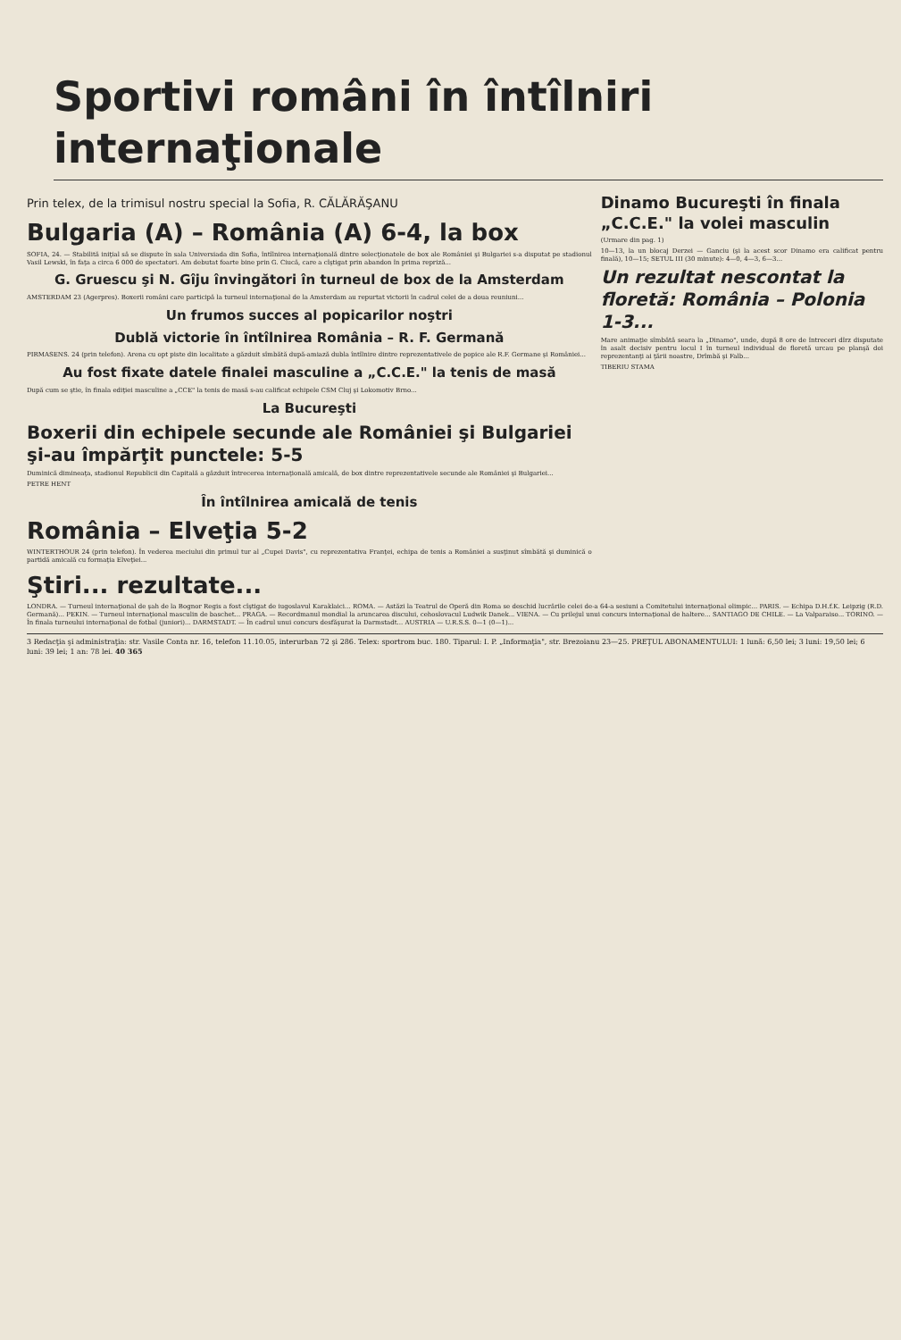Sportivi români în întîlniri internaţionale
Prin telex, de la trimisul nostru special la Sofia, R. CĂLĂRĂŞANU
Bulgaria (A) – România (A) 6-4, la box
SOFIA, 24. — Stabilită iniţial să se dispute în sala Universiada din Sofia, întîlnirea internaţională dintre selecţionatele de box ale României şi Bulgariei s-a disputat pe stadionul Vasil Lewski, în faţa a circa 6 000 de spectatori. Am debutat foarte bine prin G. Ciucă, care a cîştigat prin abandon în prima repriză...
G. Gruescu şi N. Gîju învingători în turneul de box de la Amsterdam
AMSTERDAM 23 (Agerpres). Boxerii români care participă la turneul internaţional de la Amsterdam au repurtat victorii în cadrul celei de a doua reuniuni...
Un frumos succes al popicarilor noştri
Dublă victorie în întîlnirea România – R. F. Germană
PIRMASENS. 24 (prin telefon). Arena cu opt piste din localitate a găzduit sîmbătă după-amiază dubla întîlnire dintre reprezentativele de popice ale R.F. Germane şi României...
Au fost fixate datele finalei masculine a „C.C.E." la tenis de masă
După cum se ştie, în finala ediţiei masculine a „CCE" la tenis de masă s-au calificat echipele CSM Cluj şi Lokomotiv Brno...
La Bucureşti
Boxerii din echipele secunde ale României şi Bulgariei şi-au împărţit punctele: 5-5
Duminică dimineaţa, stadionul Republicii din Capitală a găzduit întrecerea internaţională amicală, de box dintre reprezentativele secunde ale României şi Bulgariei...
PETRE HENT
În întîlnirea amicală de tenis
România – Elveţia 5-2
WINTERTHOUR 24 (prin telefon). În vederea meciului din primul tur al „Cupei Davis", cu reprezentativa Franţei, echipa de tenis a României a susţinut sîmbătă şi duminică o partidă amicală cu formaţia Elveţiei...
Dinamo Bucureşti în finala „C.C.E." la volei masculin
(Urmare din pag. 1)
10—13, la un blocaj Derzei — Ganciu (şi la acest scor Dinamo era calificat pentru finală), 10—15; SETUL III (30 minute): 4—0, 4—3, 6—3...
Un rezultat nescontat la floretă: România – Polonia 1-3...
Mare animaţie sîmbătă seara la „Dinamo", unde, după 8 ore de întreceri dîrz disputate în asalt decisiv pentru locul I în turneul individual de floretă urcau pe planşă doi reprezentanţi ai ţării noastre, Drîmbă şi Falb...
TIBERIU STAMA
Ştiri... rezultate...
LONDRA. — Turneul internaţional de şah de la Bognor Regis a fost cîştigat de iugoslavul Karaklaici... ROMA. — Astăzi la Teatrul de Operă din Roma se deschid lucrările celei de-a 64-a sesiuni a Comitetului internaţional olimpic... PARIS. — Echipa D.H.f.K. Leipzig (R.D. Germană)... PEKIN. — Turneul internaţional masculin de baschet... PRAGA. — Recordmanul mondial la aruncarea discului, cehoslovacul Ludwik Danek... VIENA. — Cu prilejul unui concurs internaţional de haltere... SANTIAGO DE CHILE. — La Valparaiso... TORINO. — În finala turneului internaţional de fotbal (juniori)... DARMSTADT. — În cadrul unui concurs desfăşurat la Darmstadt... AUSTRIA — U.R.S.S. 0—1 (0—1)...
3 Redacţia şi administraţia: str. Vasile Conta nr. 16, telefon 11.10.05, interurban 72 şi 286. Telex: sportrom buc. 180. Tiparul: I. P. „Informaţia", str. Brezoianu 23—25. PREŢUL ABONAMENTULUI: 1 lună: 6,50 lei; 3 luni: 19,50 lei; 6 luni: 39 lei; 1 an: 78 lei. 40 365